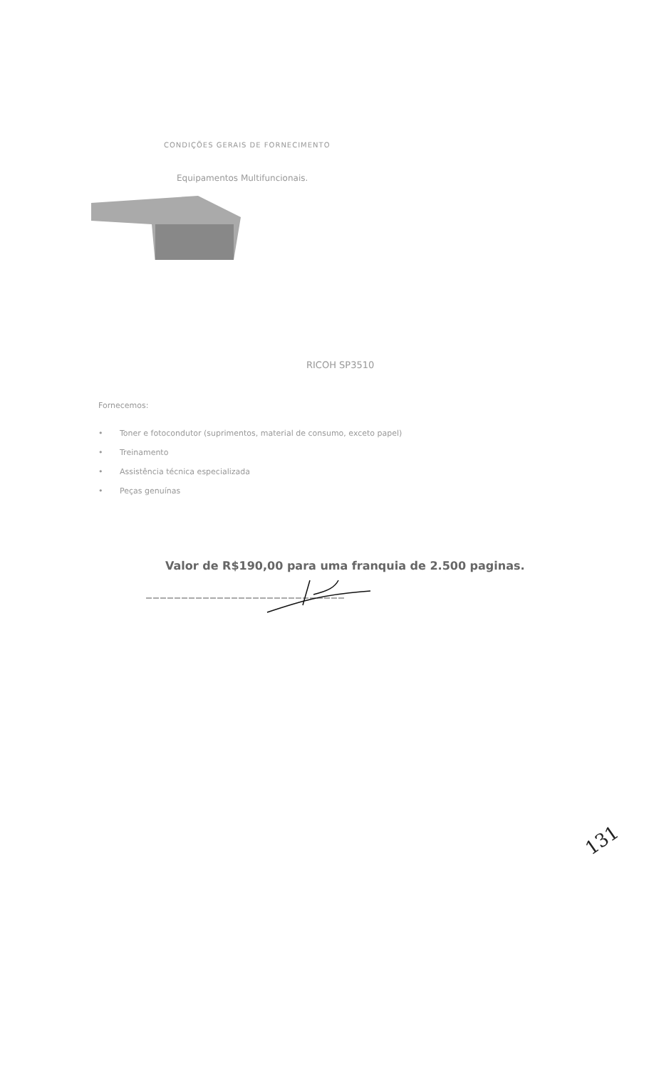CONDIÇÕES GERAIS DE FORNECIMENTO
Equipamentos Multifuncionais.
RICOH SP3510
Fornecemos:
• Toner e fotocondutor (suprimentos, material de consumo, exceto papel)
• Treinamento
• Assistência técnica especializada
• Peças genuínas
Valor de R$190,00 para uma franquia de 2.500 paginas.
131